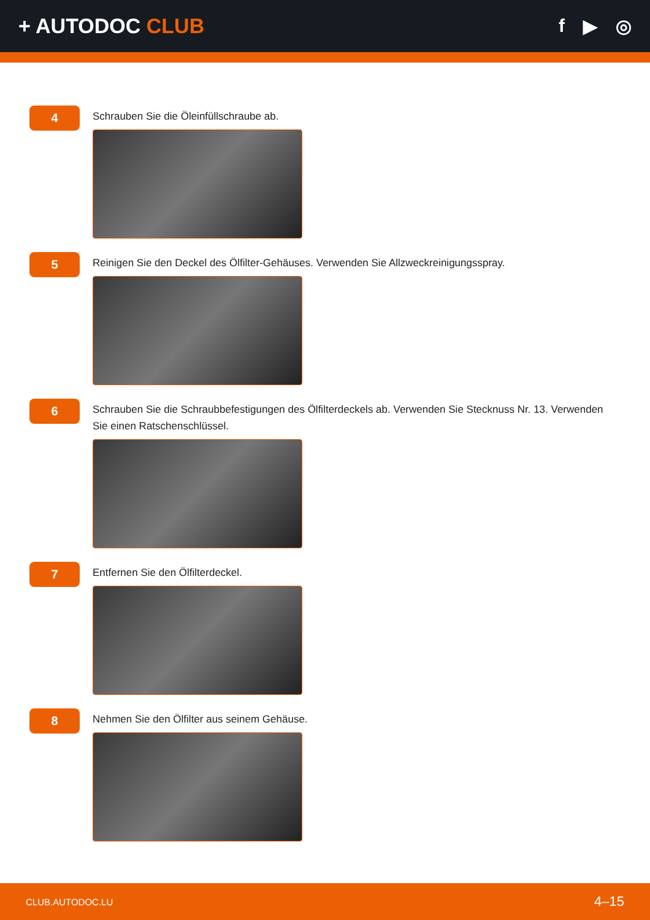+ AUTODOC CLUB f ▶ ◎
4
Schrauben Sie die Öleinfüllschraube ab.
5
Reinigen Sie den Deckel des Ölfilter-Gehäuses. Verwenden Sie Allzweckreinigungsspray.
6
Schrauben Sie die Schraubbefestigungen des Ölfilterdeckels ab. Verwenden Sie Stecknuss Nr. 13. Verwenden Sie einen Ratschenschlüssel.
7
Entfernen Sie den Ölfilterdeckel.
8
Nehmen Sie den Ölfilter aus seinem Gehäuse.
CLUB.AUTODOC.LU 4–15